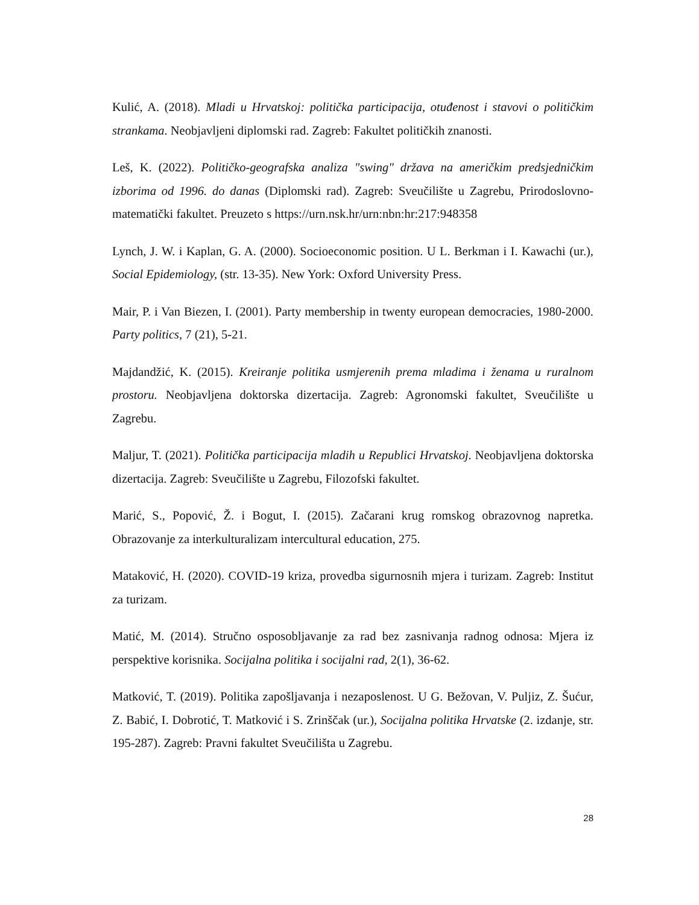Kulić, A. (2018). Mladi u Hrvatskoj: politička participacija, otuđenost i stavovi o političkim strankama. Neobjavljeni diplomski rad. Zagreb: Fakultet političkih znanosti.
Leš, K. (2022). Političko-geografska analiza "swing" država na američkim predsjedničkim izborima od 1996. do danas (Diplomski rad). Zagreb: Sveučilište u Zagrebu, Prirodoslovno-matematički fakultet. Preuzeto s https://urn.nsk.hr/urn:nbn:hr:217:948358
Lynch, J. W. i Kaplan, G. A. (2000). Socioeconomic position. U L. Berkman i I. Kawachi (ur.), Social Epidemiology, (str. 13-35). New York: Oxford University Press.
Mair, P. i Van Biezen, I. (2001). Party membership in twenty european democracies, 1980-2000. Party politics, 7 (21), 5-21.
Majdandžić, K. (2015). Kreiranje politika usmjerenih prema mladima i ženama u ruralnom prostoru. Neobjavljena doktorska dizertacija. Zagreb: Agronomski fakultet, Sveučilište u Zagrebu.
Maljur, T. (2021). Politička participacija mladih u Republici Hrvatskoj. Neobjavljena doktorska dizertacija. Zagreb: Sveučilište u Zagrebu, Filozofski fakultet.
Marić, S., Popović, Ž. i Bogut, I. (2015). Začarani krug romskog obrazovnog napretka. Obrazovanje za interkulturalizam intercultural education, 275.
Mataković, H. (2020). COVID-19 kriza, provedba sigurnosnih mjera i turizam. Zagreb: Institut za turizam.
Matić, M. (2014). Stručno osposobljavanje za rad bez zasnivanja radnog odnosa: Mjera iz perspektive korisnika. Socijalna politika i socijalni rad, 2(1), 36-62.
Matković, T. (2019). Politika zapošljavanja i nezaposlenost. U G. Bežovan, V. Puljiz, Z. Šućur, Z. Babić, I. Dobrotić, T. Matković i S. Zrinščak (ur.), Socijalna politika Hrvatske (2. izdanje, str. 195-287). Zagreb: Pravni fakultet Sveučilišta u Zagrebu.
28